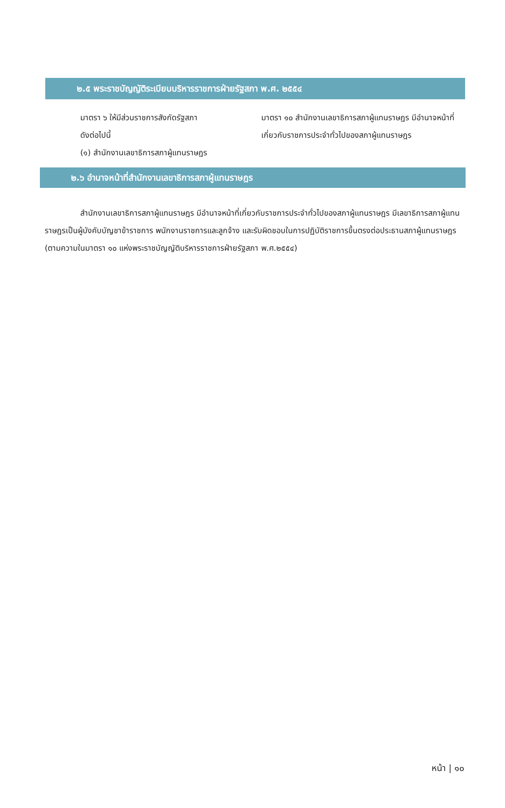๒.๕ พระราชบัญญัติระเบียบบริหารราชการฝ่ายรัฐสภา พ.ศ. ๒๕๕๔
มาตรา ๖ ให้มีส่วนราชการสังกัดรัฐสภา
ดังต่อไปนี้
(๑) สำนักงานเลขาธิการสภาผู้แทนราษฎร
มาตรา ๑๐ สำนักงานเลขาธิการสภาผู้แทนราษฎร มีอำนาจหน้าที่เกี่ยวกับราชการประจำทั่วไปของสภาผู้แทนราษฎร
๒.๖ อำนาจหน้าที่สำนักงานเลขาธิการสภาผู้แทนราษฎร
สำนักงานเลขาธิการสภาผู้แทนราษฎร มีอำนาจหน้าที่เกี่ยวกับราชการประจำทั่วไปของสภาผู้แทนราษฎร มีเลขาธิการสภาผู้แทนราษฎรเป็นผู้บังคับบัญชาข้าราชการ พนักงานราชการและลูกจ้าง และรับผิดชอบในการปฏิบัติราชการขึ้นตรงต่อประธานสภาผู้แทนราษฎร (ตามความในมาตรา ๑๐ แห่งพระราชบัญญัติบริหารราชการฝ่ายรัฐสภา พ.ศ.๒๕๕๔)
หน้า | ๑๐